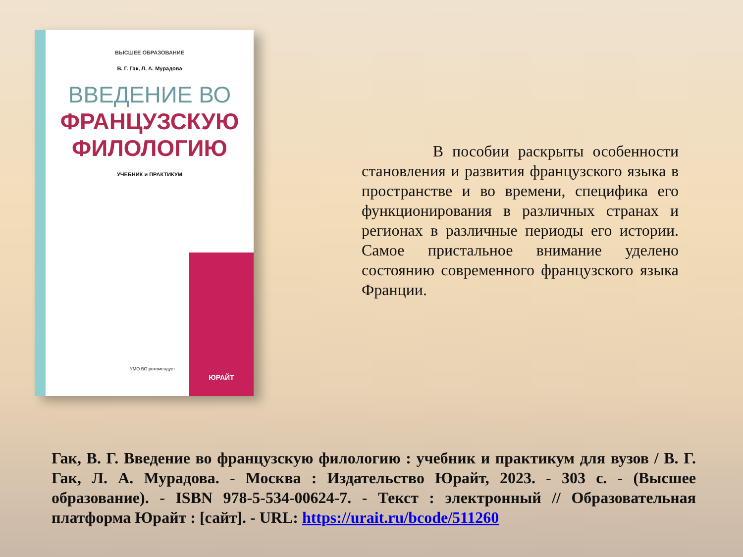ВЫСШЕЕ ОБРАЗОВАНИЕ
В. Г. Гак, Л. А. Мурадова
ВВЕДЕНИЕ ВО
ФРАНЦУЗСКУЮ
ФИЛОЛОГИЮ
УЧЕБНИК и ПРАКТИКУМ
УМО ВО рекомендует
ЮРАЙТ
В пособии раскрыты особенности становления и развития французского языка в пространстве и во времени, специфика его функционирования в различных странах и регионах в различные периоды его истории. Самое пристальное внимание уделено состоянию современного французского языка Франции.
Гак, В. Г. Введение во французскую филологию : учебник и практикум для вузов / В. Г. Гак, Л. А. Мурадова. - Москва : Издательство Юрайт, 2023. - 303 с. - (Высшее образование). - ISBN 978-5-534-00624-7. - Текст : электронный // Образовательная платформа Юрайт : [сайт]. - URL: https://urait.ru/bcode/511260